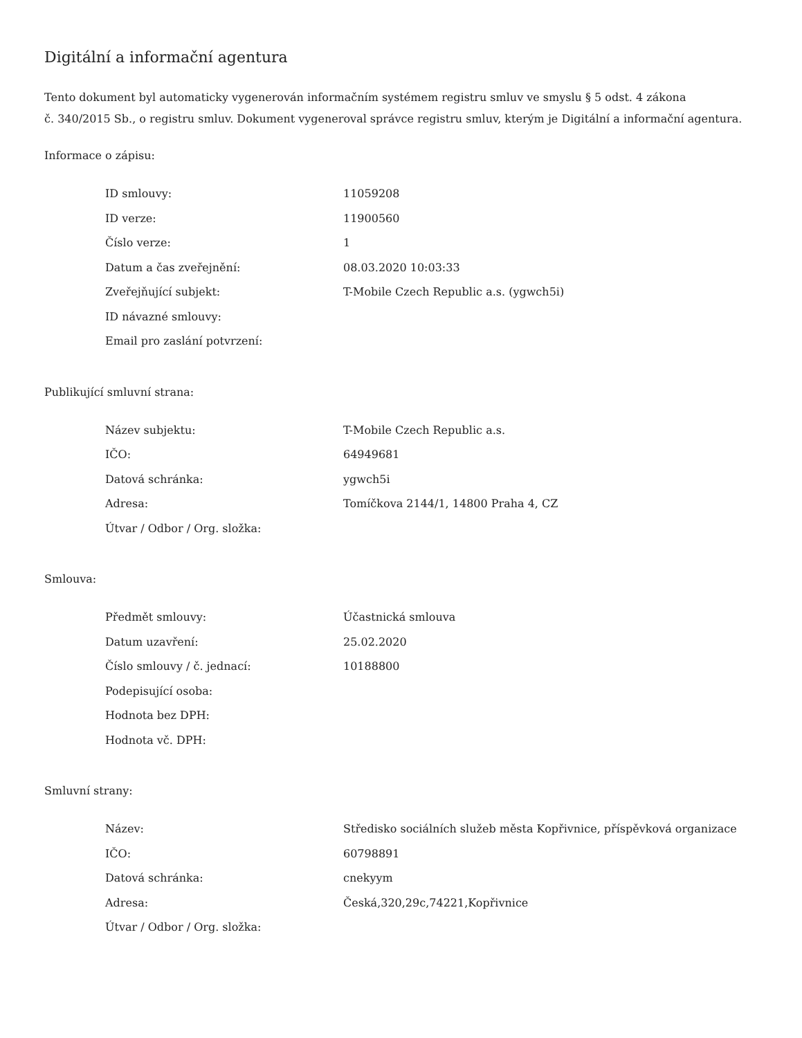Digitální a informační agentura
Tento dokument byl automaticky vygenerován informačním systémem registru smluv ve smyslu § 5 odst. 4 zákona
č. 340/2015 Sb., o registru smluv. Dokument vygeneroval správce registru smluv, kterým je Digitální a informační agentura.
Informace o zápisu:
| ID smlouvy: | 11059208 |
| ID verze: | 11900560 |
| Číslo verze: | 1 |
| Datum a čas zveřejnění: | 08.03.2020 10:03:33 |
| Zveřejňující subjekt: | T-Mobile Czech Republic a.s. (ygwch5i) |
| ID návazné smlouvy: | |
| Email pro zaslání potvrzení: | |
Publikující smluvní strana:
| Název subjektu: | T-Mobile Czech Republic a.s. |
| IČO: | 64949681 |
| Datová schránka: | ygwch5i |
| Adresa: | Tomíčkova 2144/1, 14800 Praha 4, CZ |
| Útvar / Odbor / Org. složka: | |
Smlouva:
| Předmět smlouvy: | Účastnická smlouva |
| Datum uzavření: | 25.02.2020 |
| Číslo smlouvy / č. jednací: | 10188800 |
| Podepisující osoba: | |
| Hodnota bez DPH: | |
| Hodnota vč. DPH: | |
Smluvní strany:
| Název: | Středisko sociálních služeb města Kopřivnice, příspěvková organizace |
| IČO: | 60798891 |
| Datová schránka: | cnekyym |
| Adresa: | Česká,320,29c,74221,Kopřivnice |
| Útvar / Odbor / Org. složka: | |